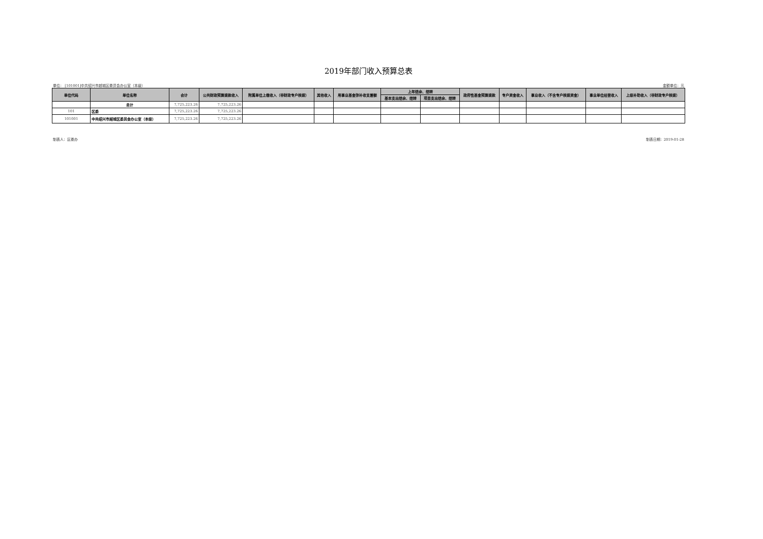2019年部门收入预算总表
单位： [101001]中共绍兴市越城区委员会办公室（本级） 金额单位：元
| 单位代码 | 单位名称 | 合计 | 公共财政预算拨款收入 | 附属单位上缴收入（非财政专户核拨） | 其他收入 | 用事业基金弥补收支差额 | 上年结余、结转 | | 政府性基金预算拨款 | 专户资金收入 | 事业收入（不含专户核拨资金） | 事业单位经营收入 | 上级补助收入（非财政专户核拨） |
| --- | --- | --- | --- | --- | --- | --- | --- | --- | --- | --- | --- | --- | --- |
| | | | | | | | 基本支出结余、结转 | 项目支出结余、结转 | | | | | |
| | 总计 | 7,725,223.26 | 7,725,223.26 | | | | | | | | | | |
| 101 | 区委 | 7,725,223.26 | 7,725,223.26 | | | | | | | | | | |
| 101001 | 中共绍兴市越城区委员会办公室（本级） | 7,725,223.26 | 7,725,223.26 | | | | | | | | | | |
制表人：区委办 制表日期：2019-01-28